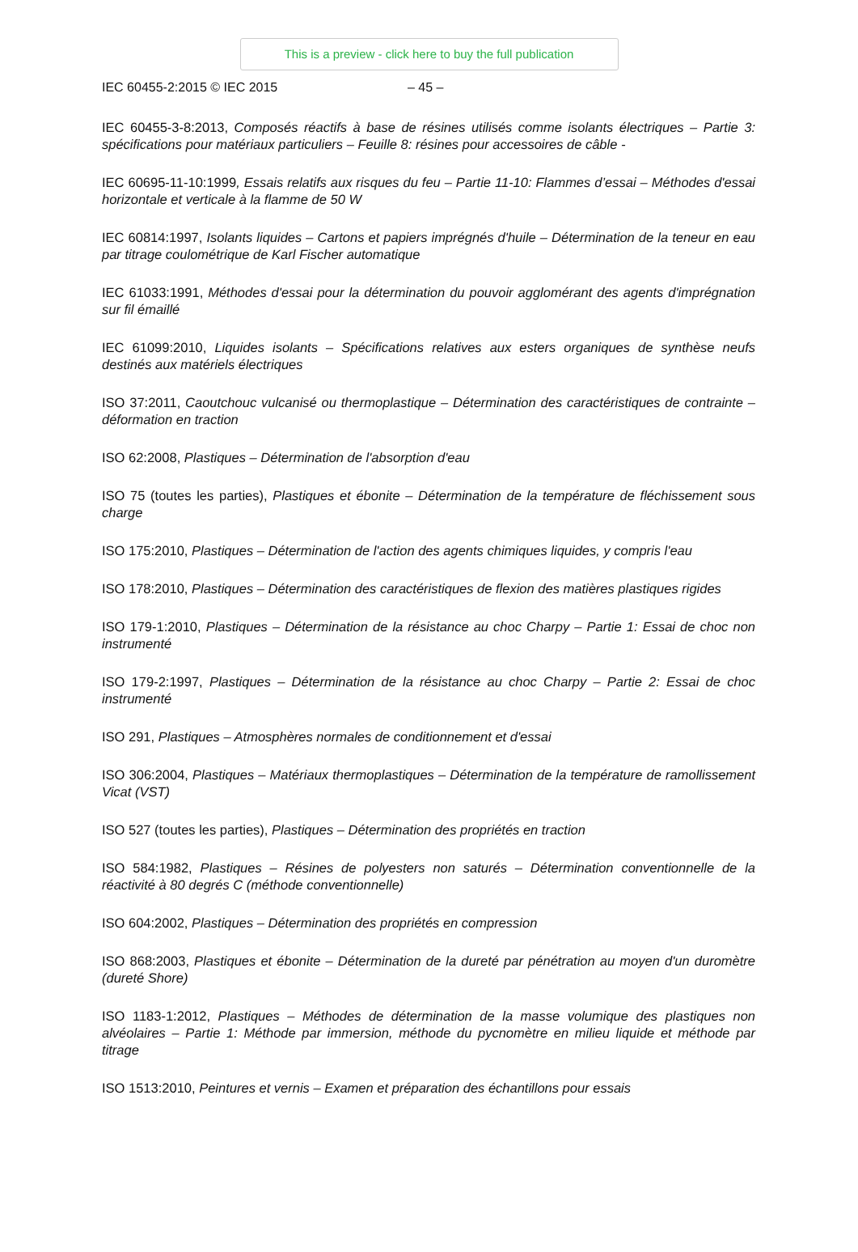This is a preview - click here to buy the full publication
IEC 60455-2:2015 © IEC 2015 – 45 –
IEC 60455-3-8:2013, Composés réactifs à base de résines utilisés comme isolants électriques – Partie 3: spécifications pour matériaux particuliers – Feuille 8: résines pour accessoires de câble -
IEC 60695-11-10:1999, Essais relatifs aux risques du feu – Partie 11-10: Flammes d’essai – Méthodes d'essai horizontale et verticale à la flamme de 50 W
IEC 60814:1997, Isolants liquides – Cartons et papiers imprégnés d'huile – Détermination de la teneur en eau par titrage coulométrique de Karl Fischer automatique
IEC 61033:1991, Méthodes d'essai pour la détermination du pouvoir agglomérant des agents d'imprégnation sur fil émaillé
IEC 61099:2010, Liquides isolants – Spécifications relatives aux esters organiques de synthèse neufs destinés aux matériels électriques
ISO 37:2011, Caoutchouc vulcanisé ou thermoplastique – Détermination des caractéristiques de contrainte – déformation en traction
ISO 62:2008, Plastiques – Détermination de l'absorption d'eau
ISO 75 (toutes les parties), Plastiques et ébonite – Détermination de la température de fléchissement sous charge
ISO 175:2010, Plastiques – Détermination de l'action des agents chimiques liquides, y compris l'eau
ISO 178:2010, Plastiques – Détermination des caractéristiques de flexion des matières plastiques rigides
ISO 179-1:2010, Plastiques – Détermination de la résistance au choc Charpy – Partie 1: Essai de choc non instrumenté
ISO 179-2:1997, Plastiques – Détermination de la résistance au choc Charpy – Partie 2: Essai de choc instrumenté
ISO 291, Plastiques – Atmosphères normales de conditionnement et d'essai
ISO 306:2004, Plastiques – Matériaux thermoplastiques – Détermination de la température de ramollissement Vicat (VST)
ISO 527 (toutes les parties), Plastiques – Détermination des propriétés en traction
ISO 584:1982, Plastiques – Résines de polyesters non saturés – Détermination conventionnelle de la réactivité à 80 degrés C (méthode conventionnelle)
ISO 604:2002, Plastiques – Détermination des propriétés en compression
ISO 868:2003, Plastiques et ébonite – Détermination de la dureté par pénétration au moyen d'un duromètre (dureté Shore)
ISO 1183-1:2012, Plastiques – Méthodes de détermination de la masse volumique des plastiques non alvéolaires – Partie 1: Méthode par immersion, méthode du pycnomètre en milieu liquide et méthode par titrage
ISO 1513:2010, Peintures et vernis – Examen et préparation des échantillons pour essais